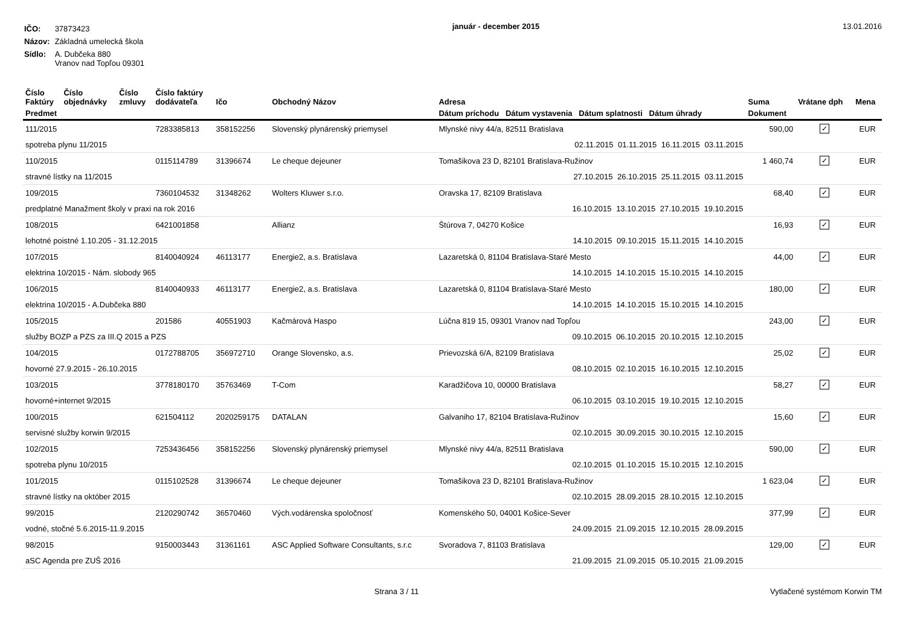| IČO: | 37873423 |
| Názov: | Základná umelecká škola |
| Sídlo: | A. Dubčeka 880 Vranov nad Topľou 09301 |
január - december 2015 13.01.2016
| Číslo Faktúry | Číslo objednávky | Číslo zmluvy | Číslo faktúry dodávateľa | Ičo | Obchodný Názov | Adresa | Suma | Vrátane dph | Mena |
| --- | --- | --- | --- | --- | --- | --- | --- | --- | --- |
| Predmet | | | | | | Dátum príchodu Dátum vystavenia Dátum splatnosti Dátum úhrady | Dokument | | |
| 111/2015 | | | 7283385813 | 358152256 | Slovenský plynárenský priemysel | Mlynské nivy 44/a, 82511 Bratislava | 590,00 | ✓ | EUR |
| spotreba plynu 11/2015 | | | | | | 02.11.2015 01.11.2015 16.11.2015 03.11.2015 | | | |
| 110/2015 | | | 0115114789 | 31396674 | Le cheque dejeuner | Tomašikova 23 D, 82101 Bratislava-Ružinov | 1 460,74 | ✓ | EUR |
| stravné lístky na 11/2015 | | | | | | 27.10.2015 26.10.2015 25.11.2015 03.11.2015 | | | |
| 109/2015 | | | 7360104532 | 31348262 | Wolters Kluwer s.r.o. | Oravska 17, 82109 Bratislava | 68,40 | ✓ | EUR |
| predplatné Manažment školy v praxi na rok 2016 | | | | | | 16.10.2015 13.10.2015 27.10.2015 19.10.2015 | | | |
| 108/2015 | | | 6421001858 | | Allianz | Štúrova 7, 04270 Košice | 16,93 | ✓ | EUR |
| lehotné poistné 1.10.205 - 31.12.2015 | | | | | | 14.10.2015 09.10.2015 15.11.2015 14.10.2015 | | | |
| 107/2015 | | | 8140040924 | 46113177 | Energie2, a.s. Bratislava | Lazaretská 0, 81104 Bratislava-Staré Mesto | 44,00 | ✓ | EUR |
| elektrina 10/2015 - Nám. slobody 965 | | | | | | 14.10.2015 14.10.2015 15.10.2015 14.10.2015 | | | |
| 106/2015 | | | 8140040933 | 46113177 | Energie2, a.s. Bratislava | Lazaretská 0, 81104 Bratislava-Staré Mesto | 180,00 | ✓ | EUR |
| elektrina 10/2015 - A.Dubčeka 880 | | | | | | 14.10.2015 14.10.2015 15.10.2015 14.10.2015 | | | |
| 105/2015 | | | 201586 | 40551903 | Kačmárová Haspo | Lúčna 819 15, 09301 Vranov nad Topľou | 243,00 | ✓ | EUR |
| služby BOZP a PZS za III.Q 2015 a PZS | | | | | | 09.10.2015 06.10.2015 20.10.2015 12.10.2015 | | | |
| 104/2015 | | | 0172788705 | 356972710 | Orange Slovensko, a.s. | Prievozská 6/A, 82109 Bratislava | 25,02 | ✓ | EUR |
| hovorné 27.9.2015 - 26.10.2015 | | | | | | 08.10.2015 02.10.2015 16.10.2015 12.10.2015 | | | |
| 103/2015 | | | 3778180170 | 35763469 | T-Com | Karadžičova 10, 00000 Bratislava | 58,27 | ✓ | EUR |
| hovorné+internet 9/2015 | | | | | | 06.10.2015 03.10.2015 19.10.2015 12.10.2015 | | | |
| 100/2015 | | | 621504112 | 2020259175 | DATALAN | Galvaniho 17, 82104 Bratislava-Ružinov | 15,60 | ✓ | EUR |
| servisné služby korwin 9/2015 | | | | | | 02.10.2015 30.09.2015 30.10.2015 12.10.2015 | | | |
| 102/2015 | | | 7253436456 | 358152256 | Slovenský plynárenský priemysel | Mlynské nivy 44/a, 82511 Bratislava | 590,00 | ✓ | EUR |
| spotreba plynu 10/2015 | | | | | | 02.10.2015 01.10.2015 15.10.2015 12.10.2015 | | | |
| 101/2015 | | | 0115102528 | 31396674 | Le cheque dejeuner | Tomašikova 23 D, 82101 Bratislava-Ružinov | 1 623,04 | ✓ | EUR |
| stravné lístky na október 2015 | | | | | | 02.10.2015 28.09.2015 28.10.2015 12.10.2015 | | | |
| 99/2015 | | | 2120290742 | 36570460 | Vých.vodárenska spoločnosť | Komenského 50, 04001 Košice-Sever | 377,99 | ✓ | EUR |
| vodné, stočné 5.6.2015-11.9.2015 | | | | | | 24.09.2015 21.09.2015 12.10.2015 28.09.2015 | | | |
| 98/2015 | | | 9150003443 | 31361161 | ASC Applied Software Consultants, s.r.c | Svoradova 7, 81103 Bratislava | 129,00 | ✓ | EUR |
| aSC Agenda pre ZUŠ 2016 | | | | | | 21.09.2015 21.09.2015 05.10.2015 21.09.2015 | | | |
Strana 3 / 11 Vytlačené systémom Korwin TM